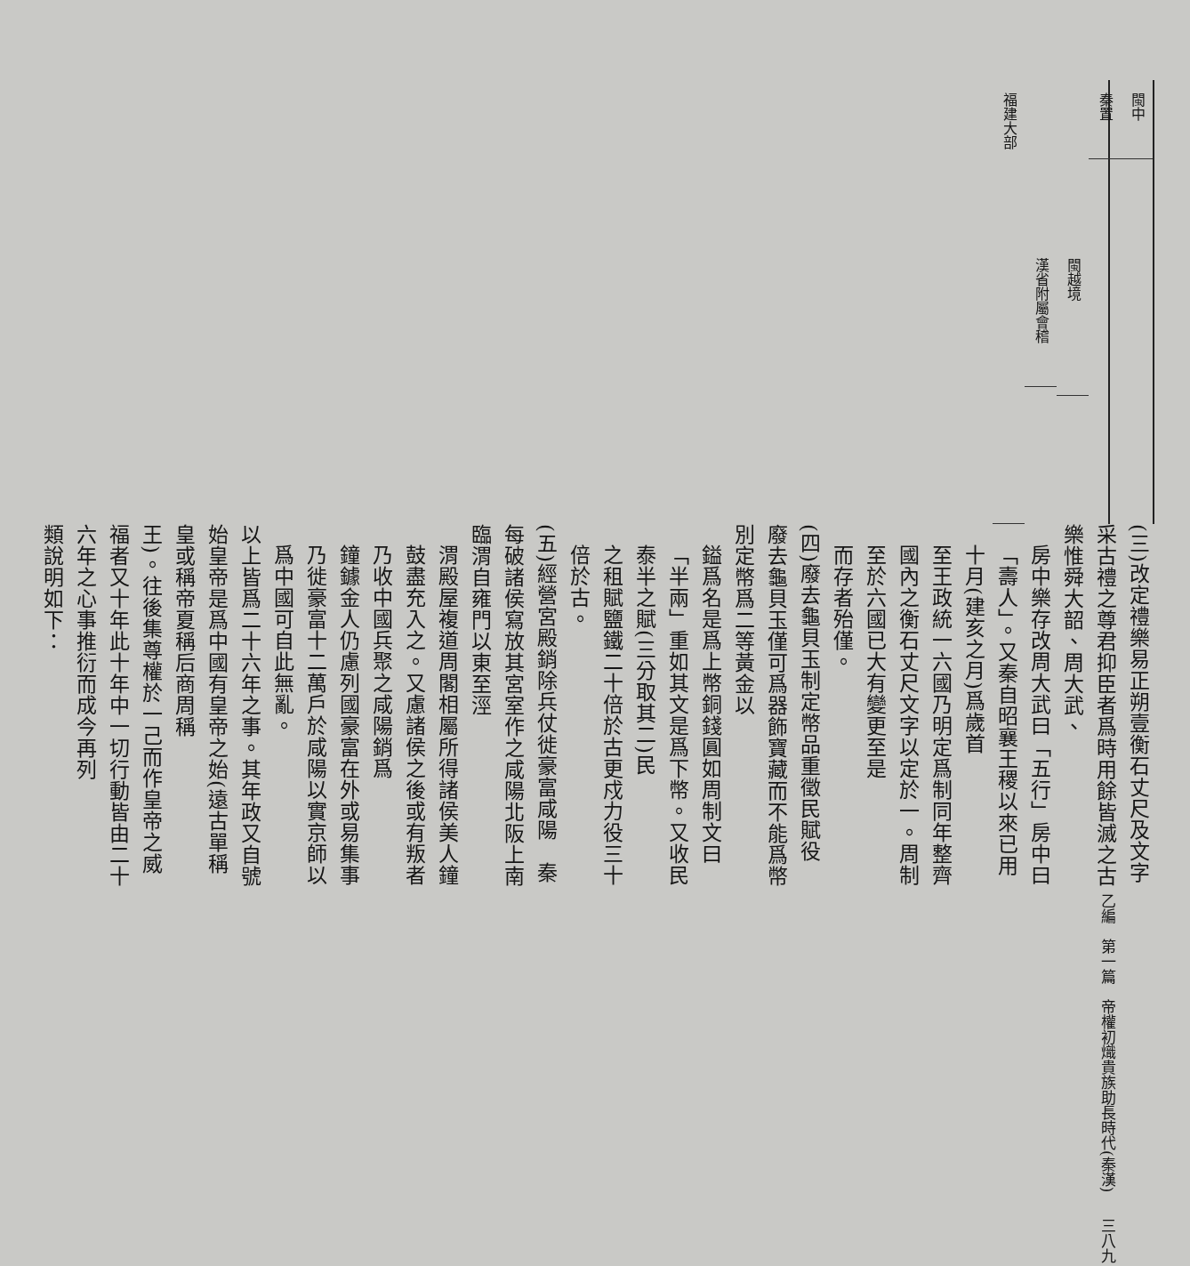閩中
秦置
閩越境
漢省附屬會稽
福建大部
(三)改定禮樂易正朔壹衡石丈尺及文字　采古禮之尊君抑臣者爲時用餘皆滅之古樂惟舜大韶、周大武、
房中樂存改周大武曰「五行」房中曰「壽人」。又秦自昭襄王稷以來已用十月(建亥之月)爲歲首
至王政統一六國乃明定爲制同年整齊國內之衡石丈尺文字以定於一。周制至於六國已大有變更至是
而存者殆僅。
(四)廢去龜貝玉制定幣品重徵民賦役　廢去龜貝玉僅可爲器飾寶藏而不能爲幣別定幣爲二等黃金以
鎰爲名是爲上幣銅錢圓如周制文曰「半兩」重如其文是爲下幣。又收民泰半之賦(三分取其二)民
之租賦鹽鐵二十倍於古更戍力役三十倍於古。
(五)經營宮殿銷除兵仗徙豪富咸陽　秦每破諸侯寫放其宮室作之咸陽北阪上南臨渭自雍門以東至涇
渭殿屋複道周閣相屬所得諸侯美人鐘鼓盡充入之。又慮諸侯之後或有叛者乃收中國兵聚之咸陽銷爲
鐘鐻金人仍慮列國豪富在外或易集事乃徙豪富十二萬戶於咸陽以實京師以爲中國可自此無亂。
以上皆爲二十六年之事。其年政又自號始皇帝是爲中國有皇帝之始(遠古單稱皇或稱帝夏稱后商周稱
王)。往後集尊權於一己而作皇帝之威福者又十年此十年中一切行動皆由二十六年之心事推衍而成今再列
類說明如下：
乙編　第一篇　帝權初熾貴族助長時代(秦漢) 三八九